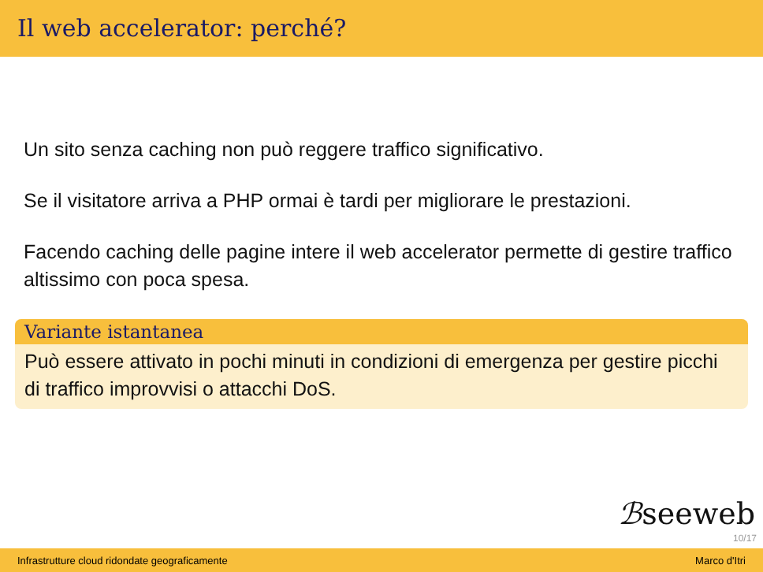Il web accelerator: perché?
Un sito senza caching non può reggere traffico significativo.
Se il visitatore arriva a PHP ormai è tardi per migliorare le prestazioni.
Facendo caching delle pagine intere il web accelerator permette di gestire traffico altissimo con poca spesa.
Variante istantanea
Può essere attivato in pochi minuti in condizioni di emergenza per gestire picchi di traffico improvvisi o attacchi DoS.
ℬseeweb
10/17
Infrastrutture cloud ridondate geograficamente Marco d'Itri